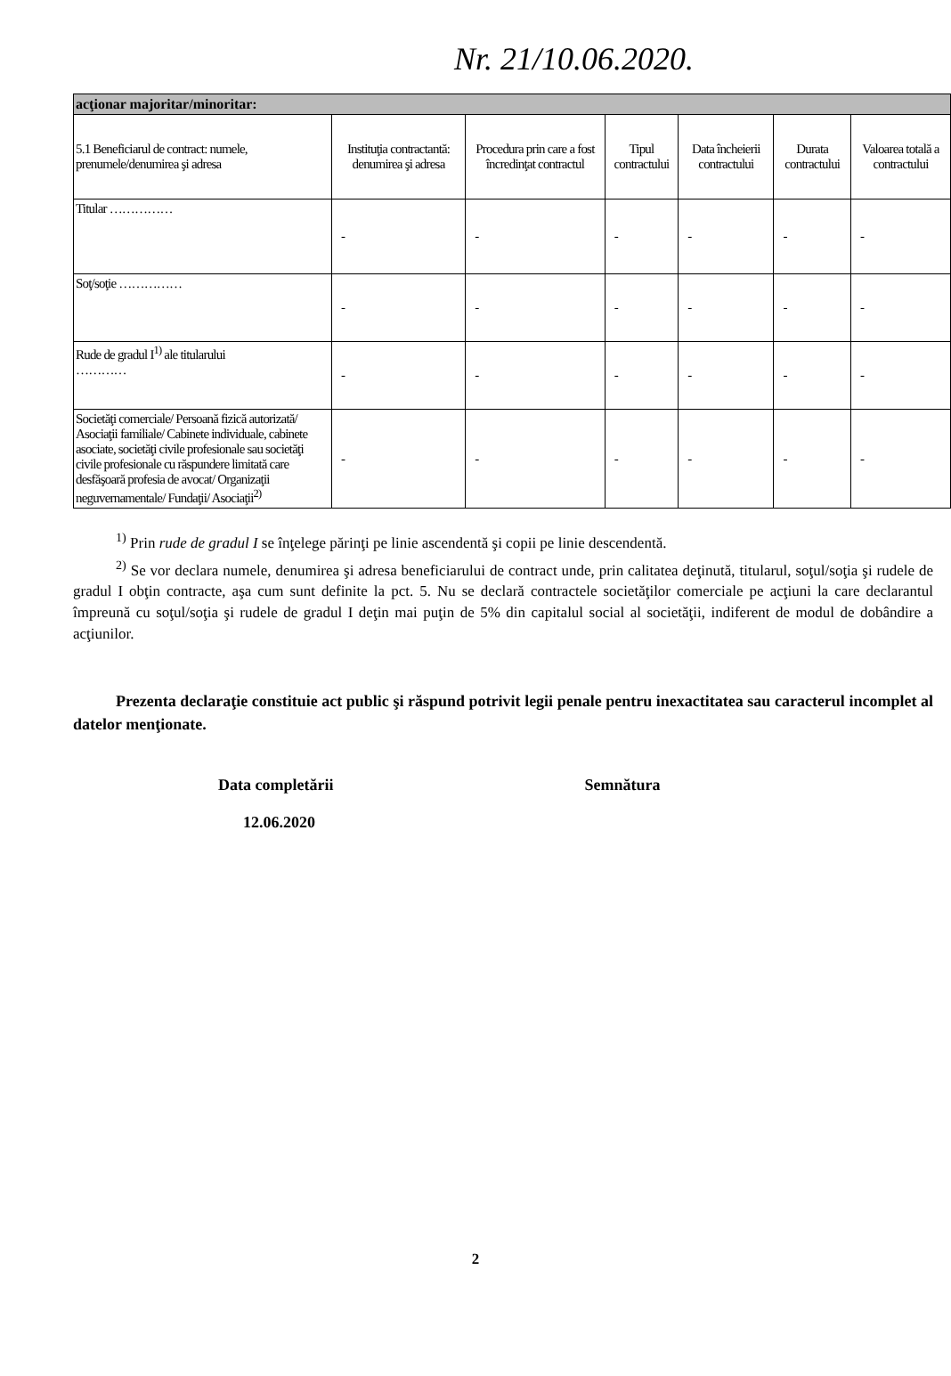Nr. 21/10.06.2020.
| acţionar majoritar/minoritar: | | | | | | |
| 5.1 Beneficiarul de contract: numele, prenumele/denumirea şi adresa | Instituţia contractantă: denumirea şi adresa | Procedura prin care a fost încredinţat contractul | Tipul contractului | Data încheierii contractului | Durata contractului | Valoarea totală a contractului |
| Titular …………… | - | - | - | - | - | - |
| Soţ/soţie …………… | - | - | - | - | - | - |
| Rude de gradul I<sup>1)</sup> ale titularului ………… | - | - | - | - | - | - |
| Societăţi comerciale/ Persoană fizică autorizată/ Asociaţii familiale/ Cabinete individuale, cabinete asociate, societăţi civile profesionale sau societăţi civile profesionale cu răspundere limitată care desfăşoară profesia de avocat/ Organizaţii neguvernamentale/ Fundaţii/ Asociaţii<sup>2)</sup> | - | - | - | - | - | - |
<sup>1)</sup> Prin rude de gradul I se înţelege părinţi pe linie ascendentă şi copii pe linie descendentă.
<sup>2)</sup> Se vor declara numele, denumirea şi adresa beneficiarului de contract unde, prin calitatea deţinută, titularul, soţul/soţia şi rudele de gradul I obţin contracte, aşa cum sunt definite la pct. 5. Nu se declară contractele societăţilor comerciale pe acţiuni la care declarantul împreună cu soţul/soţia şi rudele de gradul I deţin mai puţin de 5% din capitalul social al societăţii, indiferent de modul de dobândire a acţiunilor.
Prezenta declaraţie constituie act public şi răspund potrivit legii penale pentru inexactitatea sau caracterul incomplet al datelor menţionate.
Data completării
12.06.2020
Semnătura
2